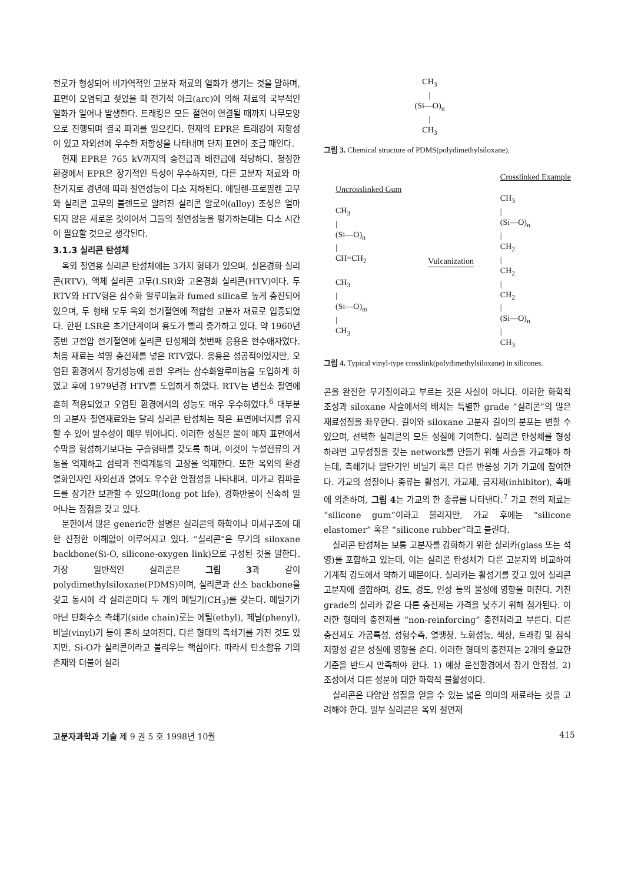전로가 형성되어 비가역적인 고분자 재료의 열화가 생기는 것을 말하며, 표면이 오염되고 젖었을 때 전기적 아크(arc)에 의해 재료의 국부적인 열화가 일어나 발생한다. 트래킹은 모든 절연이 연결될 때까지 나무모양으로 진행되며 결국 파괴를 일으킨다. 현재의 EPR은 트래킹에 저항성이 있고 자외선에 우수한 저항성을 나타내며 단지 표면이 조금 패인다.
현재 EPR은 765 kV까지의 송전급과 배전급에 적당하다. 청정한 환경에서 EPR은 장기적인 특성이 우수하지만, 다른 고분자 재료와 마찬가지로 경년에 따라 절연성능이 다소 저하된다. 에틸렌-프로필렌 고무와 실리콘 고무의 블렌드로 알려진 실리콘 알로이(alloy) 조성은 얼마되지 않은 새로운 것이어서 그들의 절연성능을 평가하는데는 다소 시간이 필요할 것으로 생각된다.
3.1.3 실리콘 탄성체
옥외 절연용 실리콘 탄성체에는 3가지 형태가 있으며, 실온경화 실리콘(RTV), 액체 실리콘 고무(LSR)와 고온경화 실리콘(HTV)이다. 두 RTV와 HTV형은 삼수화 알루미늄과 fumed silica로 높게 충진되어 있으며, 두 형태 모두 옥외 전기절연에 적합한 고분자 재료로 입증되었다. 한편 LSR은 초기단계이며 용도가 빨리 증가하고 있다. 약 1960년 중반 고전압 전기절연에 실리콘 탄성체의 첫번째 응용은 현수애자였다. 처음 재료는 석영 충전제를 넣은 RTV였다. 응용은 성공적이었지만, 오염된 환경에서 장기성능에 관한 우려는 삼수화알루미늄을 도입하게 하였고 후에 1979년경 HTV를 도입하게 하였다. RTV는 변전소 절연에 흔히 적용되었고 오염된 환경에서의 성능도 매우 우수하였다.<sup>6</sup> 대부분의 고분자 절연재료와는 달리 실리콘 탄성체는 작은 표면에너지를 유지할 수 있어 발수성이 매우 뛰어나다. 이러한 성질은 물이 애자 표면에서 수막을 형성하기보다는 구슬형태를 갖도록 하며, 이것이 누설전류의 거동을 억제하고 섬락과 전력계통의 고장을 억제한다. 또한 옥외의 환경 열화인자인 자외선과 열에도 우수한 안정성을 나타내며, 미가교 컴파운드를 장기간 보관할 수 있으며(long pot life), 경화반응이 신속히 일어나는 장점을 갖고 있다.
문헌에서 많은 generic한 설명은 실리콘의 화학이나 미세구조에 대한 진정한 이해없이 이루어지고 있다. “실리콘”은 무기의 siloxane backbone(Si-O, silicone-oxygen link)으로 구성된 것을 말한다. 가장 일반적인 실리콘은 그림 3과 같이 polydimethylsiloxane(PDMS)이며, 실리콘과 산소 backbone을 갖고 동시에 각 실리콘마다 두 개의 메틸기(CH<sub>3</sub>)를 갖는다. 메틸기가 아닌 탄화수소 측쇄기(side chain)로는 에틸(ethyl), 페닐(phenyl), 비닐(vinyl)기 등이 흔히 보여진다. 다른 형태의 측쇄기를 가진 것도 있지만, Si-O가 실리콘이라고 불리우는 핵심이다. 따라서 탄소함유 기의 존재와 더불어 실리
CH<sub>3</sub>
|
(Si—O)<sub>n</sub>
|
CH<sub>3</sub>
그림 3. Chemical structure of PDMS(polydimethylsiloxane).
Uncrosslinked Gum
CH<sub>3</sub>
|
(Si—O)<sub>n</sub>
|
CH=CH<sub>2</sub>
CH<sub>3</sub>
|
(Si—O)<sub>m</sub>
|
CH<sub>3</sub>
Vulcanization
Crosslinked Example
CH<sub>3</sub>
|
(Si—O)<sub>n</sub>
|
CH<sub>2</sub>
|
CH<sub>2</sub>
|
CH<sub>2</sub>
|
(Si—O)<sub>n</sub>
|
CH<sub>3</sub>
그림 4. Typical vinyl-type crosslink(polydimethylsiloxane) in silicones.
콘을 완전한 무기질이라고 부르는 것은 사실이 아니다. 이러한 화학적 조성과 siloxane 사슬에서의 배치는 특별한 grade “실리콘”의 많은 재료성질을 좌우한다. 길이와 siloxane 고분자 길이의 분포는 변할 수 있으며, 선택한 실리콘의 모든 성질에 기여한다. 실리콘 탄성체를 형성하려면 고무성질을 갖는 network를 만들기 위해 사슬을 가교해야 하는데, 측쇄기나 말단기인 비닐기 혹은 다른 반응성 기가 가교에 참여한다. 가교의 성질이나 종류는 활성기, 가교제, 금지제(inhibitor), 촉매에 의존하며, 그림 4는 가교의 한 종류를 나타낸다.<sup>7</sup> 가교 전의 재료는 “silicone gum”이라고 불리지만, 가교 후에는 “silicone elastomer” 혹은 “silicone rubber”라고 불린다.
실리콘 탄성체는 보통 고분자를 강화하기 위한 실리카(glass 또는 석영)를 포함하고 있는데, 이는 실리콘 탄성체가 다른 고분자와 비교하여 기계적 강도에서 약하기 때문이다. 실리카는 활성기를 갖고 있어 실리콘 고분자에 결합하며, 강도, 경도, 인성 등의 물성에 영향을 미친다. 거친 grade의 실리카 같은 다른 충전제는 가격을 낮추기 위해 첨가된다. 이러한 형태의 충전제를 “non-reinforcing” 충전제라고 부른다. 다른 충전제도 가공특성, 성형수축, 열팽창, 노화성능, 색상, 트래킹 및 침식 저항성 같은 성질에 영향을 준다. 이러한 형태의 충전제는 2개의 중요한 기준을 반드시 만족해야 한다. 1) 예상 운전환경에서 장기 안정성, 2) 조성에서 다른 성분에 대한 화학적 불활성이다.
실리콘은 다양한 성질을 얻을 수 있는 넓은 의미의 재료라는 것을 고려해야 한다. 일부 실리콘은 옥외 절연재
고분자과학과 기술 제 9 권 5 호 1998년 10월 415